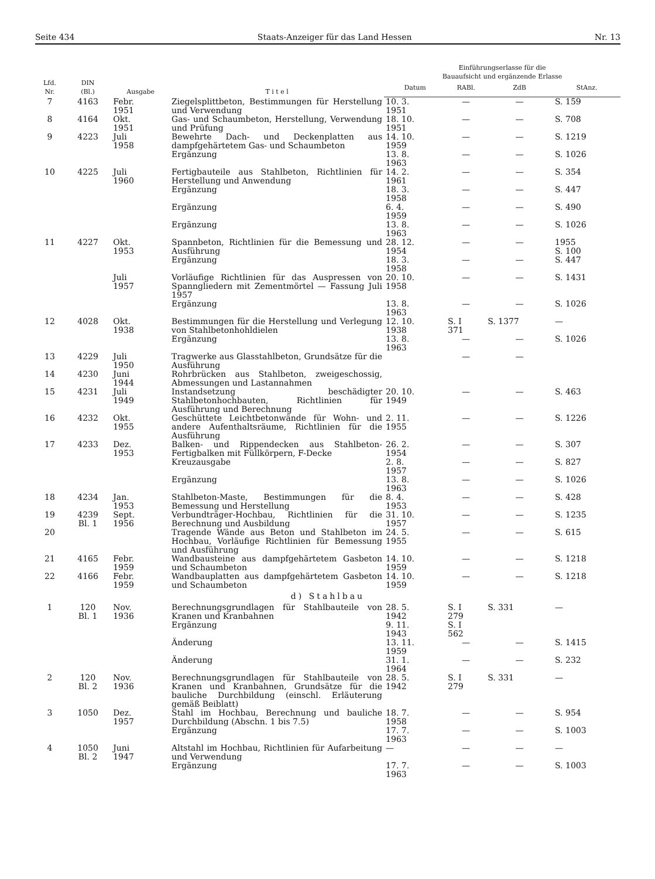Seite 434 Staats-Anzeiger für das Land Hessen Nr. 13
| Lfd. Nr. | DIN (Bl.) | Ausgabe | T i t e l | Einführungserlasse für die Bauaufsicht und ergänzende Erlasse | | | |
| --- | --- | --- | --- | --- | --- | --- | --- |
| | | | | Datum | RABl. | ZdB | StAnz. |
| 7 | 4163 | Febr. 1951 | Ziegelsplittbeton, Bestimmungen für Herstellung und Verwendung | 10. 3. 1951 | — | — | S. 159 |
| 8 | 4164 | Okt. 1951 | Gas- und Schaumbeton, Herstellung, Verwendung und Prüfung | 18. 10. 1951 | — | — | S. 708 |
| 9 | 4223 | Juli 1958 | Bewehrte Dach- und Deckenplatten aus dampfgehärtetem Gas- und Schaumbeton | 14. 10. 1959 | — | — | S. 1219 |
| | | | Ergänzung | 13. 8. 1963 | — | — | S. 1026 |
| 10 | 4225 | Juli 1960 | Fertigbauteile aus Stahlbeton, Richtlinien für Herstellung und Anwendung | 14. 2. 1961 | — | — | S. 354 |
| | | | Ergänzung | 18. 3. 1958 | — | — | S. 447 |
| | | | Ergänzung | 6. 4. 1959 | — | — | S. 490 |
| | | | Ergänzung | 13. 8. 1963 | — | — | S. 1026 |
| 11 | 4227 | Okt. 1953 | Spannbeton, Richtlinien für die Bemessung und Ausführung | 28. 12. 1954 | — | — | 1955 S. 100 |
| | | | Ergänzung | 18. 3. 1958 | — | — | S. 447 |
| | | Juli 1957 | Vorläufige Richtlinien für das Auspressen von Spanngliedern mit Zementmörtel — Fassung Juli 1957 | 20. 10. 1958 | — | — | S. 1431 |
| | | | Ergänzung | 13. 8. 1963 | — | — | S. 1026 |
| 12 | 4028 | Okt. 1938 | Bestimmungen für die Herstellung und Verlegung von Stahlbetonhohldielen | 12. 10. 1938 | S. I 371 | S. 1377 | — |
| | | | Ergänzung | 13. 8. 1963 | — | — | S. 1026 |
| 13 | 4229 | Juli 1950 | Tragwerke aus Glasstahlbeton, Grundsätze für die Ausführung | | — | — | |
| 14 | 4230 | Juni 1944 | Rohrbrücken aus Stahlbeton, zweigeschossig, Abmessungen und Lastannahmen | | | | |
| 15 | 4231 | Juli 1949 | Instandsetzung beschädigter Stahlbetonhochbauten, Richtlinien für Ausführung und Berechnung | 20. 10. 1949 | — | — | S. 463 |
| 16 | 4232 | Okt. 1955 | Geschüttete Leichtbetonwände für Wohn- und andere Aufenthaltsräume, Richtlinien für die Ausführung | 2. 11. 1955 | — | — | S. 1226 |
| 17 | 4233 | Dez. 1953 | Balken- und Rippendecken aus Stahlbeton-Fertigbalken mit Füllkörpern, F-Decke | 26. 2. 1954 | — | — | S. 307 |
| | | | Kreuzausgabe | 2. 8. 1957 | — | — | S. 827 |
| | | | Ergänzung | 13. 8. 1963 | — | — | S. 1026 |
| 18 | 4234 | Jan. 1953 | Stahlbeton-Maste, Bestimmungen für die Bemessung und Herstellung | 8. 4. 1953 | — | — | S. 428 |
| 19 | 4239 Bl. 1 | Sept. 1956 | Verbundträger-Hochbau, Richtlinien für die Berechnung und Ausbildung | 31. 10. 1957 | — | — | S. 1235 |
| 20 | | | Tragende Wände aus Beton und Stahlbeton im Hochbau, Vorläufige Richtlinien für Bemessung und Ausführung | 24. 5. 1955 | — | — | S. 615 |
| 21 | 4165 | Febr. 1959 | Wandbausteine aus dampfgehärtetem Gasbeton und Schaumbeton | 14. 10. 1959 | — | — | S. 1218 |
| 22 | 4166 | Febr. 1959 | Wandbauplatten aus dampfgehärtetem Gasbeton und Schaumbeton | 14. 10. 1959 | — | — | S. 1218 |
| d) Stahlbau | | | | | | | |
| 1 | 120 Bl. 1 | Nov. 1936 | Berechnungsgrundlagen für Stahlbauteile von Kranen und Kranbahnen | 28. 5. 1942 | S. I 279 | S. 331 | — |
| | | | Ergänzung | 9. 11. 1943 | S. I 562 | | |
| | | | Änderung | 13. 11. 1959 | — | — | S. 1415 |
| | | | Änderung | 31. 1. 1964 | — | — | S. 232 |
| 2 | 120 Bl. 2 | Nov. 1936 | Berechnungsgrundlagen für Stahlbauteile von Kranen und Kranbahnen, Grundsätze für die bauliche Durchbildung (einschl. Erläuterung gemäß Beiblatt) | 28. 5. 1942 | S. I 279 | S. 331 | — |
| 3 | 1050 | Dez. 1957 | Stahl im Hochbau, Berechnung und bauliche Durchbildung (Abschn. 1 bis 7.5) | 18. 7. 1958 | — | — | S. 954 |
| | | | Ergänzung | 17. 7. 1963 | — | — | S. 1003 |
| 4 | 1050 Bl. 2 | Juni 1947 | Altstahl im Hochbau, Richtlinien für Aufarbeitung und Verwendung | — | — | — | — |
| | | | Ergänzung | 17. 7. 1963 | — | — | S. 1003 |